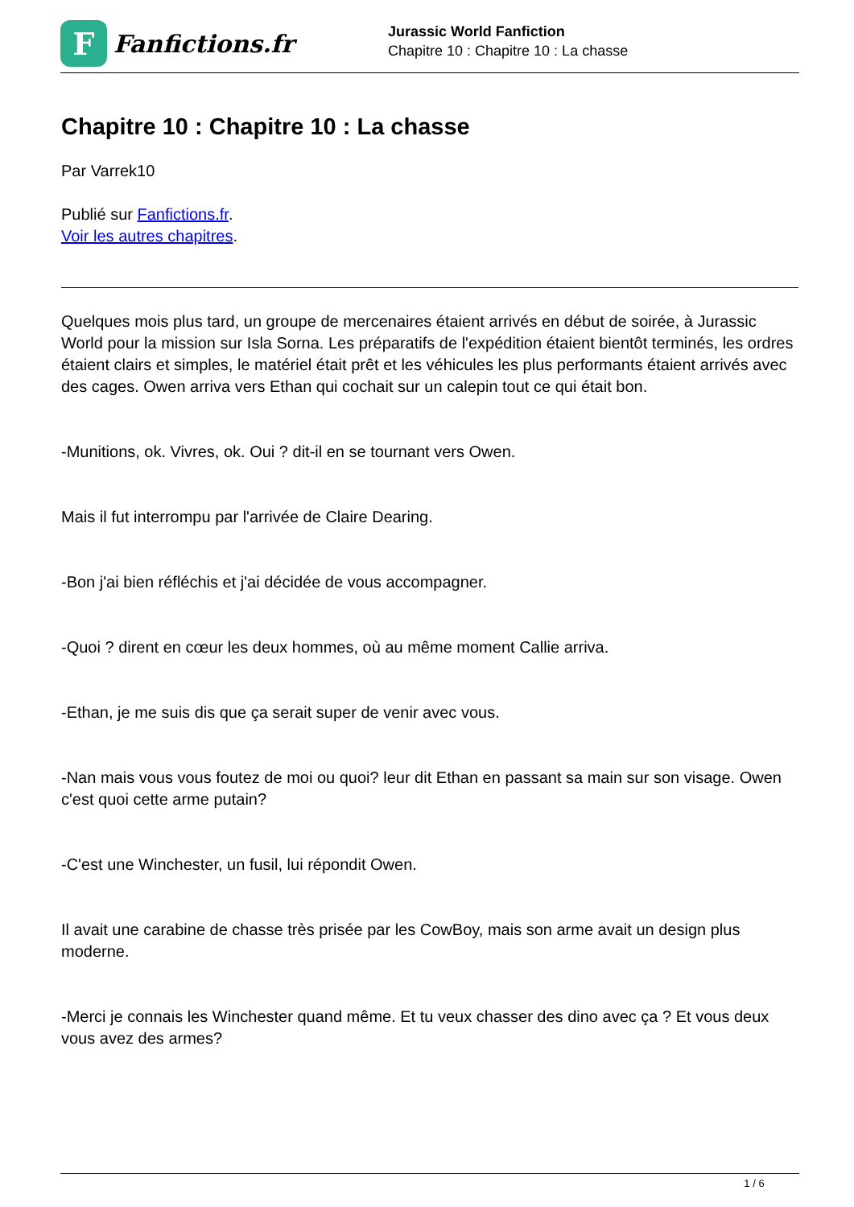F
Fanfictions.fr
Jurassic World Fanfiction
Chapitre 10 : Chapitre 10 : La chasse
Chapitre 10 : Chapitre 10 : La chasse
Par Varrek10
Publié sur Fanfictions.fr.
Voir les autres chapitres.
Quelques mois plus tard, un groupe de mercenaires étaient arrivés en début de soirée, à Jurassic World pour la mission sur Isla Sorna. Les préparatifs de l'expédition étaient bientôt terminés, les ordres étaient clairs et simples, le matériel était prêt et les véhicules les plus performants étaient arrivés avec des cages. Owen arriva vers Ethan qui cochait sur un calepin tout ce qui était bon.
-Munitions, ok. Vivres, ok. Oui ? dit-il en se tournant vers Owen.
Mais il fut interrompu par l'arrivée de Claire Dearing.
-Bon j'ai bien réfléchis et j'ai décidée de vous accompagner.
-Quoi ? dirent en cœur les deux hommes, où au même moment Callie arriva.
-Ethan, je me suis dis que ça serait super de venir avec vous.
-Nan mais vous vous foutez de moi ou quoi? leur dit Ethan en passant sa main sur son visage. Owen c'est quoi cette arme putain?
-C'est une Winchester, un fusil, lui répondit Owen.
Il avait une carabine de chasse très prisée par les CowBoy, mais son arme avait un design plus moderne.
-Merci je connais les Winchester quand même. Et tu veux chasser des dino avec ça ? Et vous deux vous avez des armes?
1 / 6